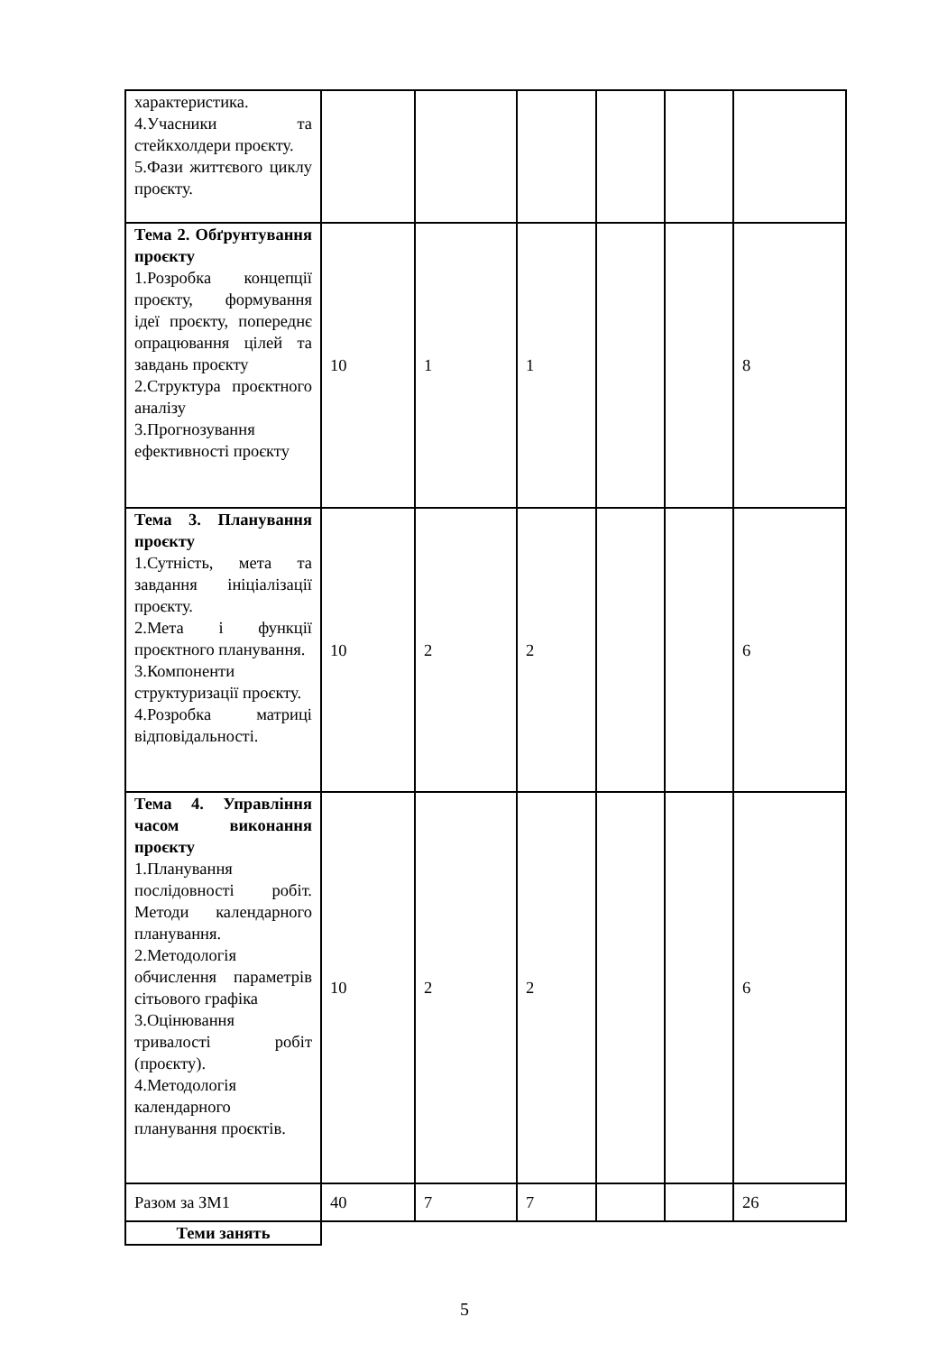| характеристика. 4.Учасники та стейкхолдери проєкту. 5.Фази життєвого циклу проєкту. | | | | | | |
| Тема 2. Обґрунтування проєкту 1.Розробка концепції проєкту, формування ідеї проєкту, попереднє опрацювання цілей та завдань проєкту 2.Структура проєктного аналізу 3.Прогнозування ефективності проєкту | 10 | 1 | 1 | | | 8 |
| Тема 3. Планування проєкту 1.Сутність, мета та завдання ініціалізації проєкту. 2.Мета і функції проєктного планування. 3.Компоненти структуризації проєкту. 4.Розробка матриці відповідальності. | 10 | 2 | 2 | | | 6 |
| Тема 4. Управління часом виконання проєкту 1.Планування послідовності робіт. Методи календарного планування. 2.Методологія обчислення параметрів сітьового графіка 3.Оцінювання тривалості робіт (проєкту). 4.Методологія календарного планування проєктів. | 10 | 2 | 2 | | | 6 |
| Разом за ЗМ1 | 40 | 7 | 7 | | | 26 |
| Теми занять | | | | | | |
5